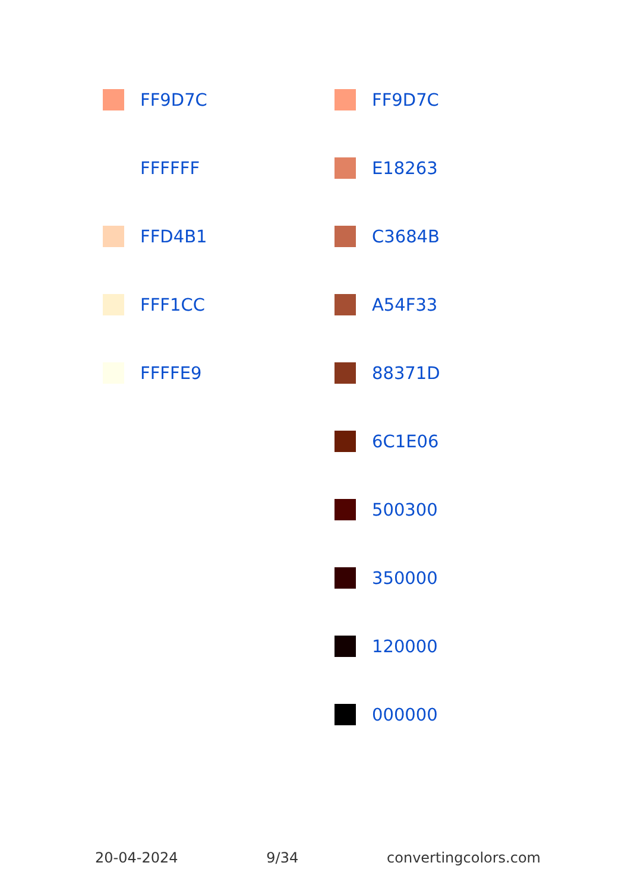FF9D7C
FFFFFF
FFD4B1
FFF1CC
FFFFE9
FF9D7C
E18263
C3684B
A54F33
88371D
6C1E06
500300
350000
120000
000000
20-04-2024 9/34 convertingcolors.com